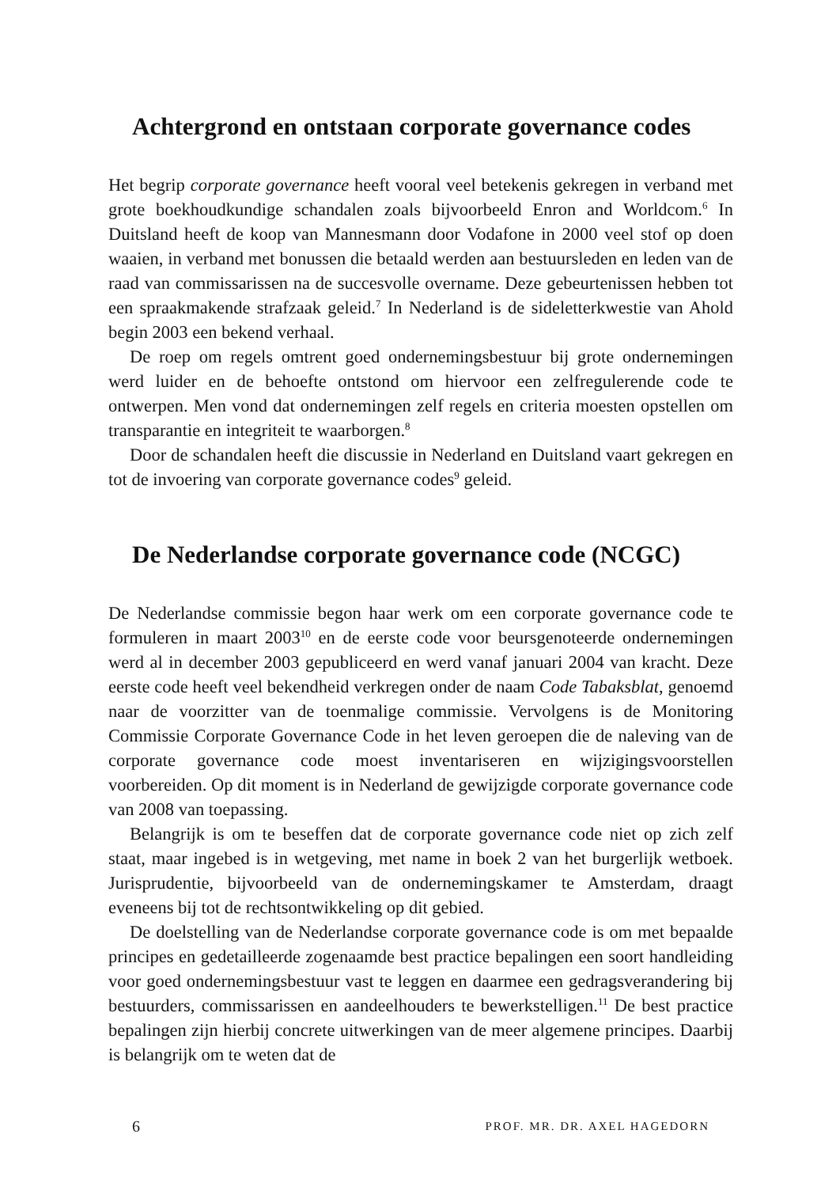Achtergrond en ontstaan corporate governance codes
Het begrip corporate governance heeft vooral veel betekenis gekregen in verband met grote boekhoudkundige schandalen zoals bijvoorbeeld Enron and Worldcom.<sup>6</sup> In Duitsland heeft de koop van Mannesmann door Vodafone in 2000 veel stof op doen waaien, in verband met bonussen die betaald werden aan bestuursleden en leden van de raad van commissarissen na de succesvolle overname. Deze gebeurtenissen hebben tot een spraakmakende strafzaak geleid.<sup>7</sup> In Nederland is de sideletterkwestie van Ahold begin 2003 een bekend verhaal.
De roep om regels omtrent goed ondernemingsbestuur bij grote ondernemingen werd luider en de behoefte ontstond om hiervoor een zelfregulerende code te ontwerpen. Men vond dat ondernemingen zelf regels en criteria moesten opstellen om transparantie en integriteit te waarborgen.<sup>8</sup>
Door de schandalen heeft die discussie in Nederland en Duitsland vaart gekregen en tot de invoering van corporate governance codes<sup>9</sup> geleid.
De Nederlandse corporate governance code (NCGC)
De Nederlandse commissie begon haar werk om een corporate governance code te formuleren in maart 2003<sup>10</sup> en de eerste code voor beursgenoteerde ondernemingen werd al in december 2003 gepubliceerd en werd vanaf januari 2004 van kracht. Deze eerste code heeft veel bekendheid verkregen onder de naam Code Tabaksblat, genoemd naar de voorzitter van de toenmalige commissie. Vervolgens is de Monitoring Commissie Corporate Governance Code in het leven geroepen die de naleving van de corporate governance code moest inventariseren en wijzigingsvoorstellen voorbereiden. Op dit moment is in Nederland de gewijzigde corporate governance code van 2008 van toepassing.
Belangrijk is om te beseffen dat de corporate governance code niet op zich zelf staat, maar ingebed is in wetgeving, met name in boek 2 van het burgerlijk wetboek. Jurisprudentie, bijvoorbeeld van de ondernemingskamer te Amsterdam, draagt eveneens bij tot de rechtsontwikkeling op dit gebied.
De doelstelling van de Nederlandse corporate governance code is om met bepaalde principes en gedetailleerde zogenaamde best practice bepalingen een soort handleiding voor goed ondernemingsbestuur vast te leggen en daarmee een gedragsverandering bij bestuurders, commissarissen en aandeelhouders te bewerkstelligen.<sup>11</sup> De best practice bepalingen zijn hierbij concrete uitwerkingen van de meer algemene principes. Daarbij is belangrijk om te weten dat de
6 PROF. MR. DR. AXEL HAGEDORN